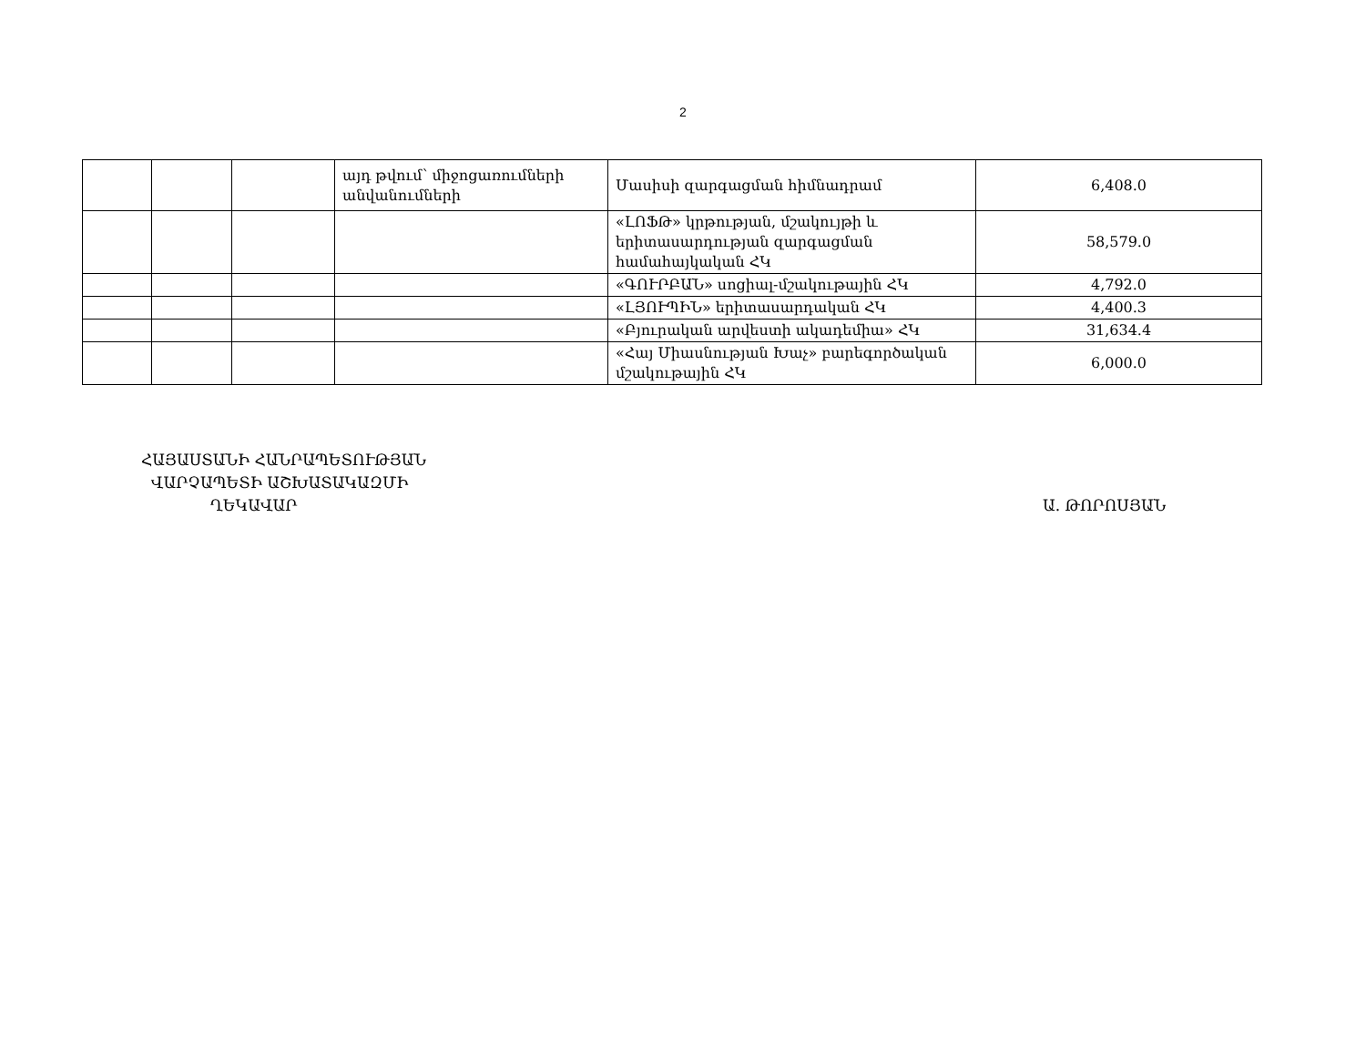2
| | | | այդ թվում՝ միջոցառումների անվանումների | Մասիսի զարգացման հիմնադրամ | 6,408.0 |
| | | | | «ԼՈՖԹ» կրթության, մշակույթի և երիտասարդության զարգացման համահայկական ՀԿ | 58,579.0 |
| | | | | «ԳՈՒՐԲԱՆ» սոցիալ-մշակութային ՀԿ | 4,792.0 |
| | | | | «ԼՅՈՒՊԻՆ» երիտասարդական ՀԿ | 4,400.3 |
| | | | | «Բյուրական արվեստի ակադեմիա» ՀԿ | 31,634.4 |
| | | | | «Հայ Միասնության Խաչ» բարեգործական մշակութային ՀԿ | 6,000.0 |
ՀԱՅԱՍՏԱՆԻ ՀԱՆՐԱՊԵՏՈՒԹՅԱՆ
ՎԱՐՉԱՊԵՏԻ ԱՇԽԱՏԱԿԱԶՄԻ
ՂԵԿԱՎԱՐ
Ա. ԹՈՐՈՍՅԱՆ